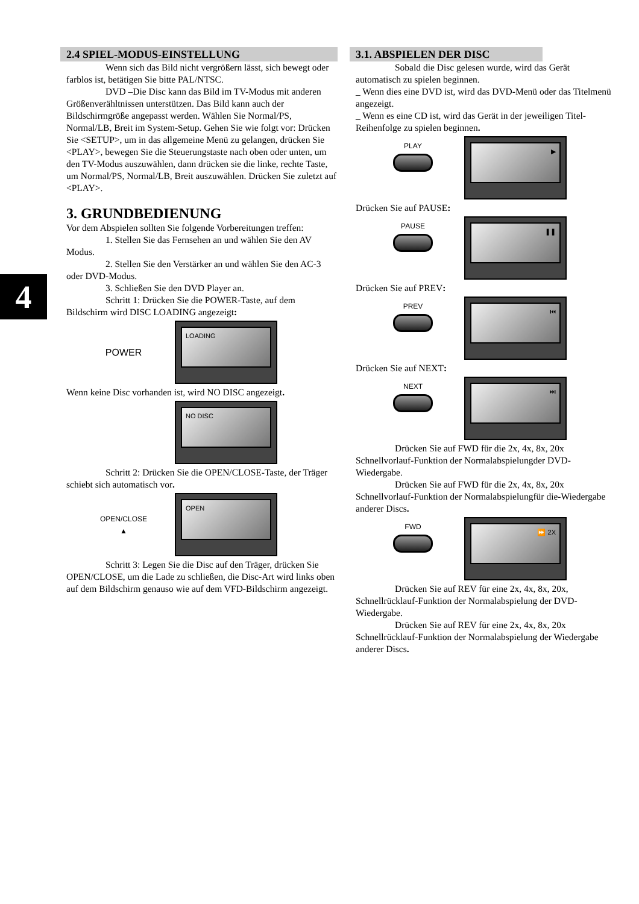4
2.4 SPIEL-MODUS-EINSTELLUNG
Wenn sich das Bild nicht vergrößern lässt, sich bewegt oder farblos ist, betätigen Sie bitte PAL/NTSC.
DVD –Die Disc kann das Bild im TV-Modus mit anderen Größenverähltnissen unterstützen. Das Bild kann auch der Bildschirmgröße angepasst werden. Wählen Sie Normal/PS, Normal/LB, Breit im System-Setup. Gehen Sie wie folgt vor: Drücken Sie <SETUP>, um in das allgemeine Menü zu gelangen, drücken Sie <PLAY>, bewegen Sie die Steuerungstaste nach oben oder unten, um den TV-Modus auszuwählen, dann drücken sie die linke, rechte Taste, um Normal/PS, Normal/LB, Breit auszuwählen. Drücken Sie zuletzt auf <PLAY>.
3. GRUNDBEDIENUNG
Vor dem Abspielen sollten Sie folgende Vorbereitungen treffen:
1. Stellen Sie das Fernsehen an und wählen Sie den AV Modus.
2. Stellen Sie den Verstärker an und wählen Sie den AC-3 oder DVD-Modus.
3. Schließen Sie den DVD Player an.
Schritt 1: Drücken Sie die POWER-Taste, auf dem Bildschirm wird DISC LOADING angezeigt:
POWER
LOADING
Wenn keine Disc vorhanden ist, wird NO DISC angezeigt.
NO DISC
Schritt 2: Drücken Sie die OPEN/CLOSE-Taste, der Träger schiebt sich automatisch vor.
OPEN/CLOSE
▲
OPEN
Schritt 3: Legen Sie die Disc auf den Träger, drücken Sie OPEN/CLOSE, um die Lade zu schließen, die Disc-Art wird links oben auf dem Bildschirm genauso wie auf dem VFD-Bildschirm angezeigt.
3.1. ABSPIELEN DER DISC
Sobald die Disc gelesen wurde, wird das Gerät automatisch zu spielen beginnen.
_ Wenn dies eine DVD ist, wird das DVD-Menü oder das Titelmenü angezeigt.
_ Wenn es eine CD ist, wird das Gerät in der jeweiligen Titel-Reihenfolge zu spielen beginnen.
PLAY
▶
Drücken Sie auf PAUSE:
PAUSE
❚❚
Drücken Sie auf PREV:
PREV
⏮
Drücken Sie auf NEXT:
NEXT
⏭
Drücken Sie auf FWD für die 2x, 4x, 8x, 20x Schnellvorlauf-Funktion der Normalabspielungder DVD-Wiedergabe.
Drücken Sie auf FWD für die 2x, 4x, 8x, 20x Schnellvorlauf-Funktion der Normalabspielungfür die-Wiedergabe anderer Discs.
FWD
⏩ 2X
Drücken Sie auf REV für eine 2x, 4x, 8x, 20x, Schnellrücklauf-Funktion der Normalabspielung der DVD-Wiedergabe.
Drücken Sie auf REV für eine 2x, 4x, 8x, 20x Schnellrücklauf-Funktion der Normalabspielung der Wiedergabe anderer Discs.